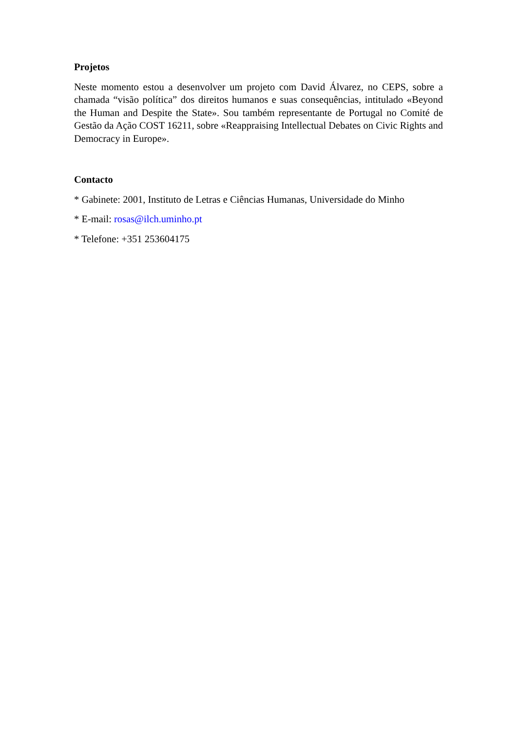Projetos
Neste momento estou a desenvolver um projeto com David Álvarez, no CEPS, sobre a chamada “visão política” dos direitos humanos e suas consequências, intitulado «Beyond the Human and Despite the State». Sou também representante de Portugal no Comité de Gestão da Ação COST 16211, sobre «Reappraising Intellectual Debates on Civic Rights and Democracy in Europe».
Contacto
* Gabinete: 2001, Instituto de Letras e Ciências Humanas, Universidade do Minho
* E-mail: rosas@ilch.uminho.pt
* Telefone: +351 253604175